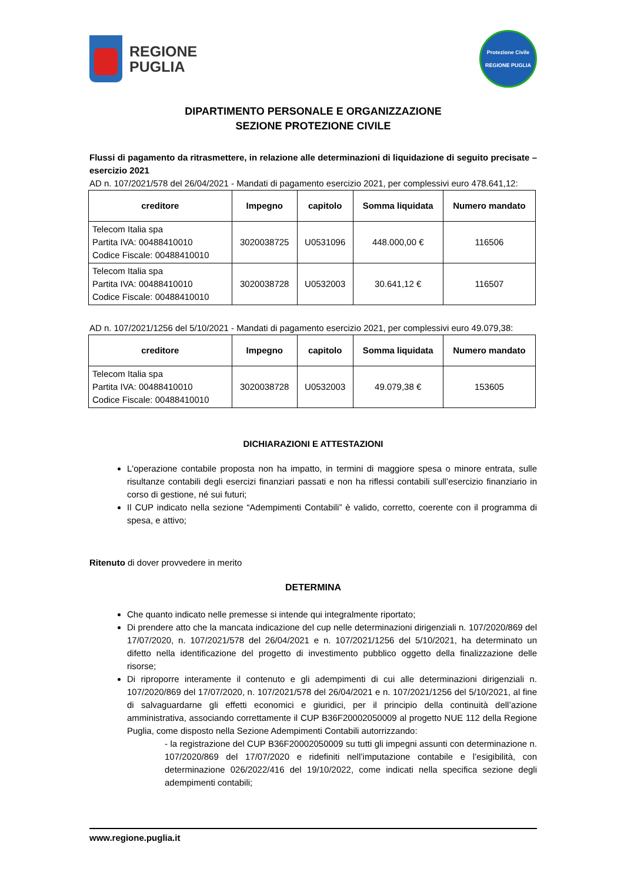REGIONE
PUGLIA
Protezione Civile
REGIONE PUGLIA
DIPARTIMENTO PERSONALE E ORGANIZZAZIONE
SEZIONE PROTEZIONE CIVILE
Flussi di pagamento da ritrasmettere, in relazione alle determinazioni di liquidazione di seguito precisate – esercizio 2021
AD n. 107/2021/578 del 26/04/2021 - Mandati di pagamento esercizio 2021, per complessivi euro 478.641,12:
| creditore | Impegno | capitolo | Somma liquidata | Numero mandato |
| --- | --- | --- | --- | --- |
| Telecom Italia spa Partita IVA: 00488410010 Codice Fiscale: 00488410010 | 3020038725 | U0531096 | 448.000,00 € | 116506 |
| Telecom Italia spa Partita IVA: 00488410010 Codice Fiscale: 00488410010 | 3020038728 | U0532003 | 30.641,12 € | 116507 |
AD n. 107/2021/1256 del 5/10/2021 - Mandati di pagamento esercizio 2021, per complessivi euro 49.079,38:
| creditore | Impegno | capitolo | Somma liquidata | Numero mandato |
| --- | --- | --- | --- | --- |
| Telecom Italia spa Partita IVA: 00488410010 Codice Fiscale: 00488410010 | 3020038728 | U0532003 | 49.079,38 € | 153605 |
DICHIARAZIONI E ATTESTAZIONI
L'operazione contabile proposta non ha impatto, in termini di maggiore spesa o minore entrata, sulle risultanze contabili degli esercizi finanziari passati e non ha riflessi contabili sull’esercizio finanziario in corso di gestione, né sui futuri;
Il CUP indicato nella sezione “Adempimenti Contabili” è valido, corretto, coerente con il programma di spesa, e attivo;
Ritenuto di dover provvedere in merito
DETERMINA
Che quanto indicato nelle premesse si intende qui integralmente riportato;
Di prendere atto che la mancata indicazione del cup nelle determinazioni dirigenziali n. 107/2020/869 del 17/07/2020, n. 107/2021/578 del 26/04/2021 e n. 107/2021/1256 del 5/10/2021, ha determinato un difetto nella identificazione del progetto di investimento pubblico oggetto della finalizzazione delle risorse;
Di riproporre interamente il contenuto e gli adempimenti di cui alle determinazioni dirigenziali n. 107/2020/869 del 17/07/2020, n. 107/2021/578 del 26/04/2021 e n. 107/2021/1256 del 5/10/2021, al fine di salvaguardarne gli effetti economici e giuridici, per il principio della continuità dell’azione amministrativa, associando correttamente il CUP B36F20002050009 al progetto NUE 112 della Regione Puglia, come disposto nella Sezione Adempimenti Contabili autorrizzando:
- la registrazione del CUP B36F20002050009 su tutti gli impegni assunti con determinazione n. 107/2020/869 del 17/07/2020 e ridefiniti nell’imputazione contabile e l’esigibilità, con determinazione 026/2022/416 del 19/10/2022, come indicati nella specifica sezione degli adempimenti contabili;
www.regione.puglia.it